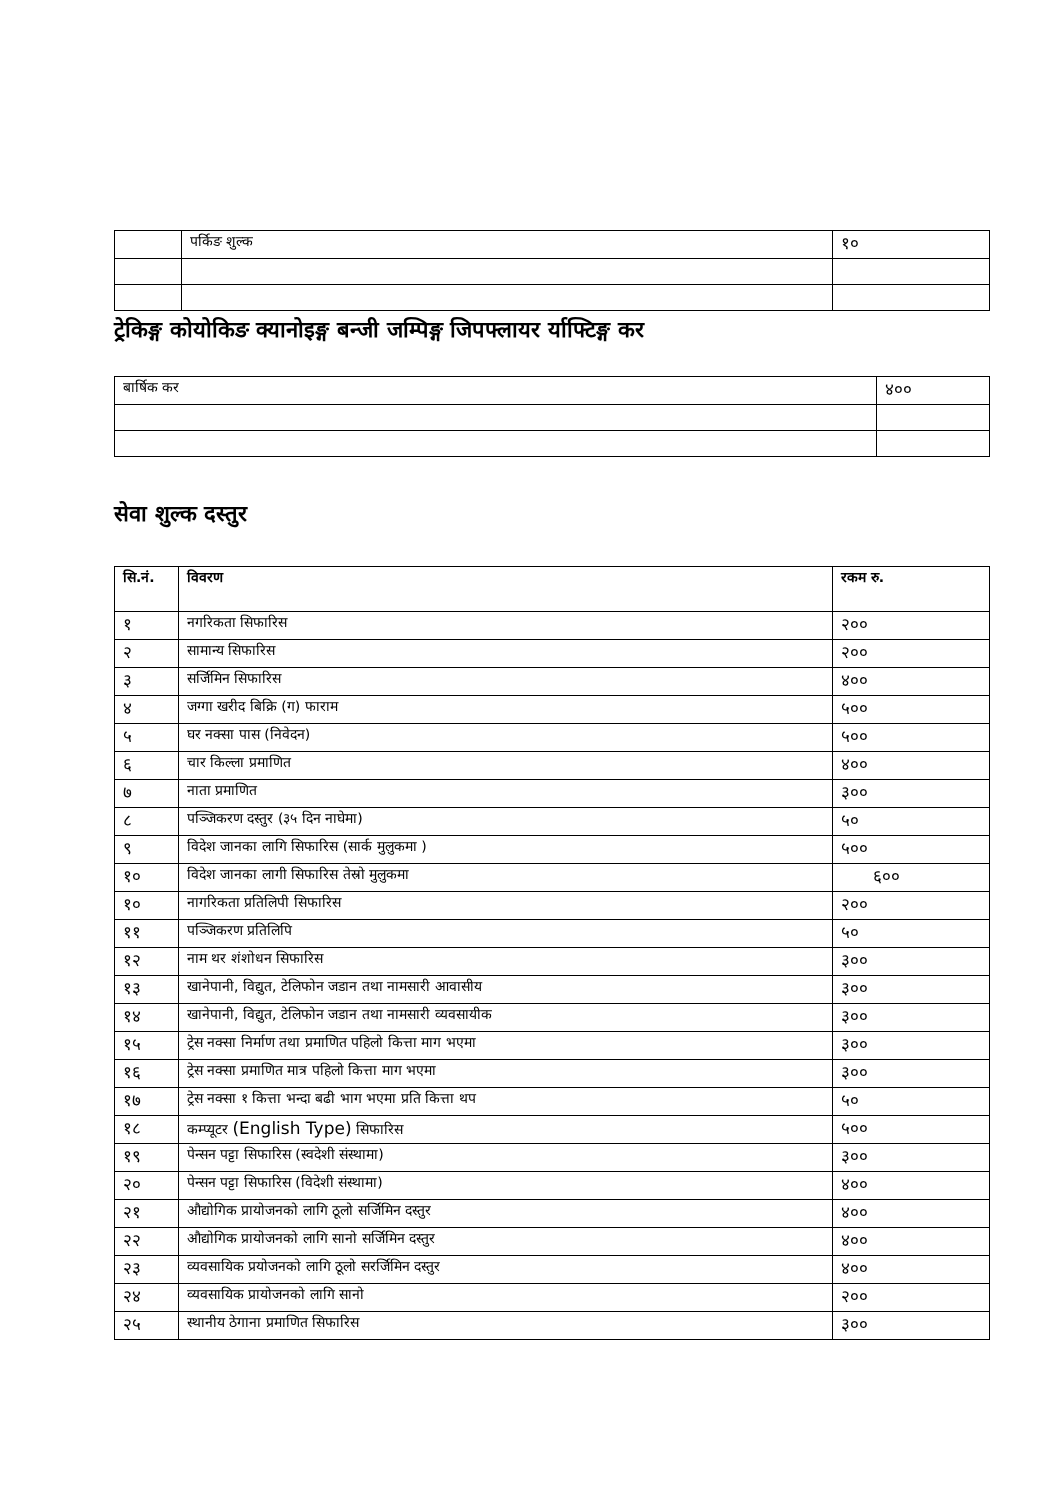| | पर्किङ शुल्क | १० |
ट्रेकिङ्ग कोयोकिङ क्यानोइङ्ग बन्जी जम्पिङ्ग जिपफ्लायर र्याफ्टिङ्ग कर
| बार्षिक कर | ४०० |
सेवा शुल्क दस्तुर
| सि.नं. | विवरण | रकम रु. |
| --- | --- | --- |
| १ | नगरिकता सिफारिस | २०० |
| २ | सामान्य सिफारिस | २०० |
| ३ | सर्जिमिन सिफारिस | ४०० |
| ४ | जग्गा खरीद बिक्रि (ग) फाराम | ५०० |
| ५ | घर नक्सा पास (निवेदन) | ५०० |
| ६ | चार किल्ला प्रमाणित | ४०० |
| ७ | नाता प्रमाणित | ३०० |
| ८ | पञ्जिकरण दस्तुर (३५ दिन नाघेमा) | ५० |
| ९ | विदेश जानका लागि सिफारिस (सार्क मुलुकमा ) | ५०० |
| १० | विदेश जानका लागी सिफारिस तेस्रो मुलुकमा | ६०० |
| १० | नागरिकता प्रतिलिपी सिफारिस | २०० |
| ११ | पञ्जिकरण प्रतिलिपि | ५० |
| १२ | नाम थर शंशोधन सिफारिस | ३०० |
| १३ | खानेपानी, विद्युत, टेलिफोन जडान तथा नामसारी आवासीय | ३०० |
| १४ | खानेपानी, विद्युत, टेलिफोन जडान तथा नामसारी व्यवसायीक | ३०० |
| १५ | ट्रेस नक्सा निर्माण तथा प्रमाणित पहिलो कित्ता माग भएमा | ३०० |
| १६ | ट्रेस नक्सा प्रमाणित मात्र पहिलो कित्ता माग भएमा | ३०० |
| १७ | ट्रेस नक्सा १ कित्ता भन्दा बढी भाग भएमा प्रति कित्ता थप | ५० |
| १८ | कम्प्यूटर (English Type) सिफारिस | ५०० |
| १९ | पेन्सन पट्टा सिफारिस (स्वदेशी संस्थामा) | ३०० |
| २० | पेन्सन पट्टा सिफारिस (विदेशी संस्थामा) | ४०० |
| २१ | औद्योगिक प्रायोजनको लागि ठूलो सर्जिमिन दस्तुर | ४०० |
| २२ | औद्योगिक प्रायोजनको लागि सानो सर्जिमिन दस्तुर | ४०० |
| २३ | व्यवसायिक प्रयोजनको लागि ठूलो सरर्जिमिन दस्तुर | ४०० |
| २४ | व्यवसायिक प्रायोजनको लागि सानो | २०० |
| २५ | स्थानीय ठेगाना प्रमाणित सिफारिस | ३०० |